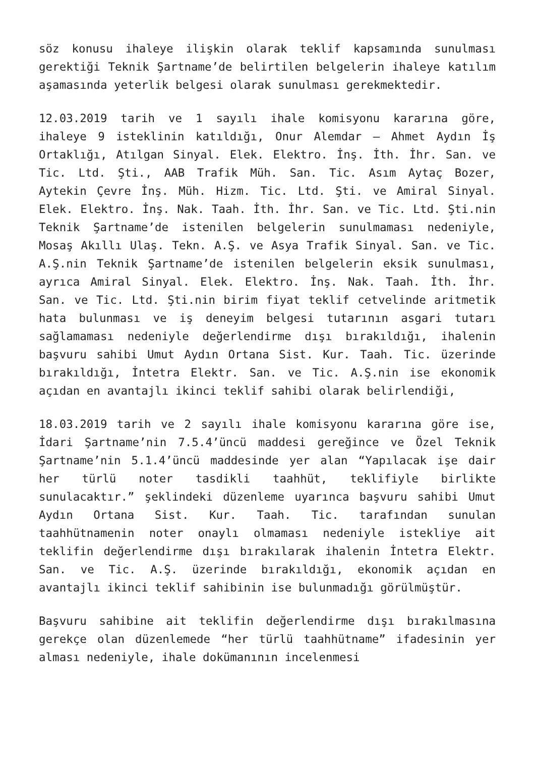söz konusu ihaleye ilişkin olarak teklif kapsamında sunulması gerektiği Teknik Şartname’de belirtilen belgelerin ihaleye katılım aşamasında yeterlik belgesi olarak sunulması gerekmektedir.
12.03.2019 tarih ve 1 sayılı ihale komisyonu kararına göre, ihaleye 9 isteklinin katıldığı, Onur Alemdar – Ahmet Aydın İş Ortaklığı, Atılgan Sinyal. Elek. Elektro. İnş. İth. İhr. San. ve Tic. Ltd. Şti., AAB Trafik Müh. San. Tic. Asım Aytaç Bozer, Aytekin Çevre İnş. Müh. Hizm. Tic. Ltd. Şti. ve Amiral Sinyal. Elek. Elektro. İnş. Nak. Taah. İth. İhr. San. ve Tic. Ltd. Şti.nin Teknik Şartname’de istenilen belgelerin sunulmaması nedeniyle, Mosaş Akıllı Ulaş. Tekn. A.Ş. ve Asya Trafik Sinyal. San. ve Tic. A.Ş.nin Teknik Şartname’de istenilen belgelerin eksik sunulması, ayrıca Amiral Sinyal. Elek. Elektro. İnş. Nak. Taah. İth. İhr. San. ve Tic. Ltd. Şti.nin birim fiyat teklif cetvelinde aritmetik hata bulunması ve iş deneyim belgesi tutarının asgari tutarı sağlamaması nedeniyle değerlendirme dışı bırakıldığı, ihalenin başvuru sahibi Umut Aydın Ortana Sist. Kur. Taah. Tic. üzerinde bırakıldığı, İntetra Elektr. San. ve Tic. A.Ş.nin ise ekonomik açıdan en avantajlı ikinci teklif sahibi olarak belirlendiği,
18.03.2019 tarih ve 2 sayılı ihale komisyonu kararına göre ise, İdari Şartname’nin 7.5.4’üncü maddesi gereğince ve Özel Teknik Şartname’nin 5.1.4’üncü maddesinde yer alan “Yapılacak işe dair her türlü noter tasdikli taahhüt, teklifiyle birlikte sunulacaktır.” şeklindeki düzenleme uyarınca başvuru sahibi Umut Aydın Ortana Sist. Kur. Taah. Tic. tarafından sunulan taahhütnamenin noter onaylı olmaması nedeniyle istekliye ait teklifin değerlendirme dışı bırakılarak ihalenin İntetra Elektr. San. ve Tic. A.Ş. üzerinde bırakıldığı, ekonomik açıdan en avantajlı ikinci teklif sahibinin ise bulunmadığı görülmüştür.
Başvuru sahibine ait teklifin değerlendirme dışı bırakılmasına gerekçe olan düzenlemede “her türlü taahhütname” ifadesinin yer alması nedeniyle, ihale dokümanının incelenmesi